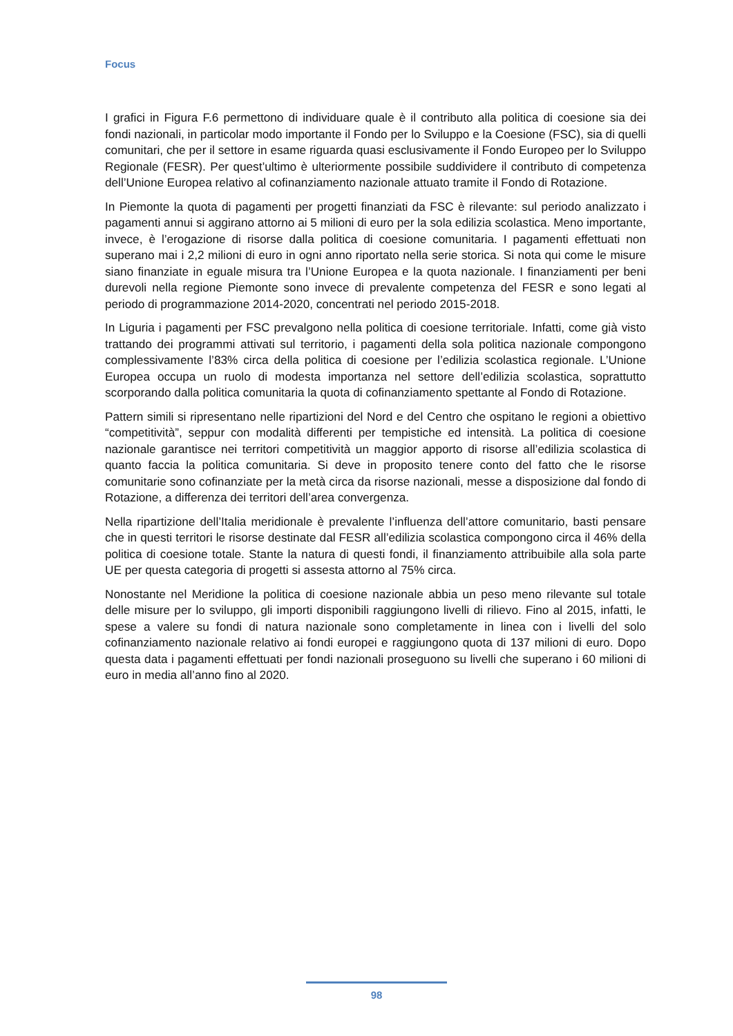Focus
I grafici in Figura F.6 permettono di individuare quale è il contributo alla politica di coesione sia dei fondi nazionali, in particolar modo importante il Fondo per lo Sviluppo e la Coesione (FSC), sia di quelli comunitari, che per il settore in esame riguarda quasi esclusivamente il Fondo Europeo per lo Sviluppo Regionale (FESR). Per quest’ultimo è ulteriormente possibile suddividere il contributo di competenza dell’Unione Europea relativo al cofinanziamento nazionale attuato tramite il Fondo di Rotazione.
In Piemonte la quota di pagamenti per progetti finanziati da FSC è rilevante: sul periodo analizzato i pagamenti annui si aggirano attorno ai 5 milioni di euro per la sola edilizia scolastica. Meno importante, invece, è l’erogazione di risorse dalla politica di coesione comunitaria. I pagamenti effettuati non superano mai i 2,2 milioni di euro in ogni anno riportato nella serie storica. Si nota qui come le misure siano finanziate in eguale misura tra l’Unione Europea e la quota nazionale. I finanziamenti per beni durevoli nella regione Piemonte sono invece di prevalente competenza del FESR e sono legati al periodo di programmazione 2014-2020, concentrati nel periodo 2015-2018.
In Liguria i pagamenti per FSC prevalgono nella politica di coesione territoriale. Infatti, come già visto trattando dei programmi attivati sul territorio, i pagamenti della sola politica nazionale compongono complessivamente l’83% circa della politica di coesione per l’edilizia scolastica regionale. L’Unione Europea occupa un ruolo di modesta importanza nel settore dell’edilizia scolastica, soprattutto scorporando dalla politica comunitaria la quota di cofinanziamento spettante al Fondo di Rotazione.
Pattern simili si ripresentano nelle ripartizioni del Nord e del Centro che ospitano le regioni a obiettivo “competitività”, seppur con modalità differenti per tempistiche ed intensità. La politica di coesione nazionale garantisce nei territori competitività un maggior apporto di risorse all’edilizia scolastica di quanto faccia la politica comunitaria. Si deve in proposito tenere conto del fatto che le risorse comunitarie sono cofinanziate per la metà circa da risorse nazionali, messe a disposizione dal fondo di Rotazione, a differenza dei territori dell’area convergenza.
Nella ripartizione dell’Italia meridionale è prevalente l’influenza dell’attore comunitario, basti pensare che in questi territori le risorse destinate dal FESR all’edilizia scolastica compongono circa il 46% della politica di coesione totale. Stante la natura di questi fondi, il finanziamento attribuibile alla sola parte UE per questa categoria di progetti si assesta attorno al 75% circa.
Nonostante nel Meridione la politica di coesione nazionale abbia un peso meno rilevante sul totale delle misure per lo sviluppo, gli importi disponibili raggiungono livelli di rilievo. Fino al 2015, infatti, le spese a valere su fondi di natura nazionale sono completamente in linea con i livelli del solo cofinanziamento nazionale relativo ai fondi europei e raggiungono quota di 137 milioni di euro. Dopo questa data i pagamenti effettuati per fondi nazionali proseguono su livelli che superano i 60 milioni di euro in media all’anno fino al 2020.
98